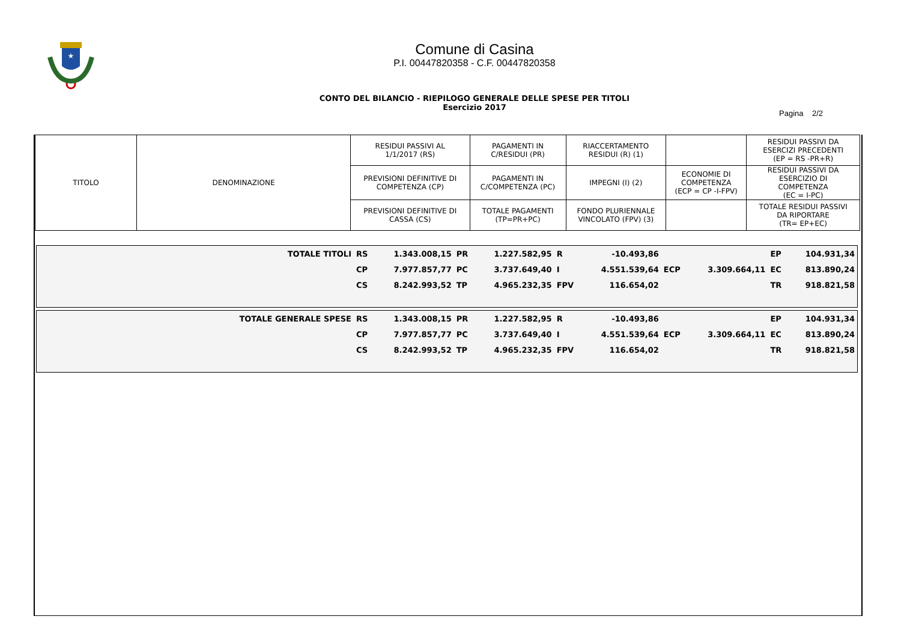★
Comune di Casina
P.I. 00447820358 - C.F. 00447820358
CONTO DEL BILANCIO - RIEPILOGO GENERALE DELLE SPESE PER TITOLI
Esercizio 2017
Pagina 2/2
| TITOLO | DENOMINAZIONE | RESIDUI PASSIVI AL 1/1/2017 (RS) | PAGAMENTI IN C/RESIDUI (PR) | RIACCERTAMENTO RESIDUI (R) (1) | | RESIDUI PASSIVI DA ESERCIZI PRECEDENTI (EP = RS -PR+R) |
| | | PREVISIONI DEFINITIVE DI COMPETENZA (CP) | PAGAMENTI IN C/COMPETENZA (PC) | IMPEGNI (I) (2) | ECONOMIE DI COMPETENZA (ECP = CP -I-FPV) | RESIDUI PASSIVI DA ESERCIZIO DI COMPETENZA (EC = I-PC) |
| | | PREVISIONI DEFINITIVE DI CASSA (CS) | TOTALE PAGAMENTI (TP=PR+PC) | FONDO PLURIENNALE VINCOLATO (FPV) (3) | | TOTALE RESIDUI PASSIVI DA RIPORTARE (TR= EP+EC) |
| TOTALE TITOLI | RS | 1.343.008,15 | PR | 1.227.582,95 | R | -10.493,86 | | | EP | 104.931,34 |
| | CP | 7.977.857,77 | PC | 3.737.649,40 | I | 4.551.539,64 | ECP | 3.309.664,11 | EC | 813.890,24 |
| | CS | 8.242.993,52 | TP | 4.965.232,35 | FPV | 116.654,02 | | | TR | 918.821,58 |
| TOTALE GENERALE SPESE | RS | 1.343.008,15 | PR | 1.227.582,95 | R | -10.493,86 | | | EP | 104.931,34 |
| | CP | 7.977.857,77 | PC | 3.737.649,40 | I | 4.551.539,64 | ECP | 3.309.664,11 | EC | 813.890,24 |
| | CS | 8.242.993,52 | TP | 4.965.232,35 | FPV | 116.654,02 | | | TR | 918.821,58 |